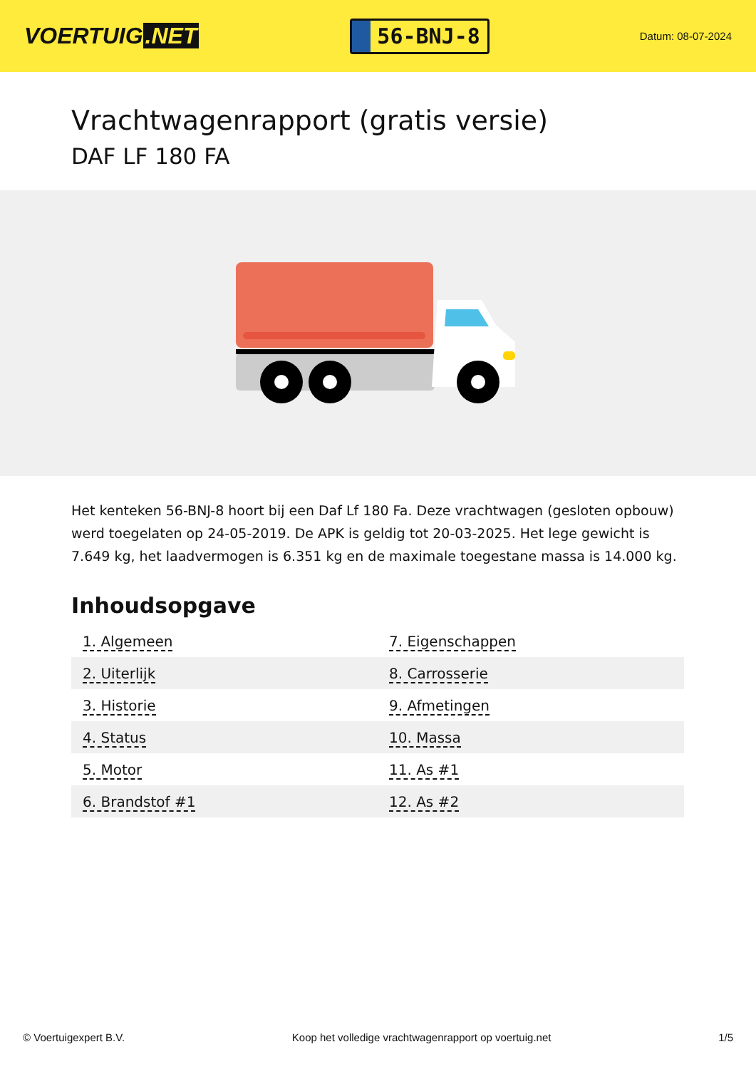VOERTUIG.NET
56-BNJ-8
Datum: 08-07-2024
Vrachtwagenrapport (gratis versie)
DAF LF 180 FA
Het kenteken 56-BNJ-8 hoort bij een Daf Lf 180 Fa. Deze vrachtwagen (gesloten opbouw) werd toegelaten op 24-05-2019. De APK is geldig tot 20-03-2025. Het lege gewicht is 7.649 kg, het laadvermogen is 6.351 kg en de maximale toegestane massa is 14.000 kg.
Inhoudsopgave
| 1. Algemeen | 7. Eigenschappen |
| 2. Uiterlijk | 8. Carrosserie |
| 3. Historie | 9. Afmetingen |
| 4. Status | 10. Massa |
| 5. Motor | 11. As #1 |
| 6. Brandstof #1 | 12. As #2 |
© Voertuigexpert B.V. Koop het volledige vrachtwagenrapport op voertuig.net 1/5